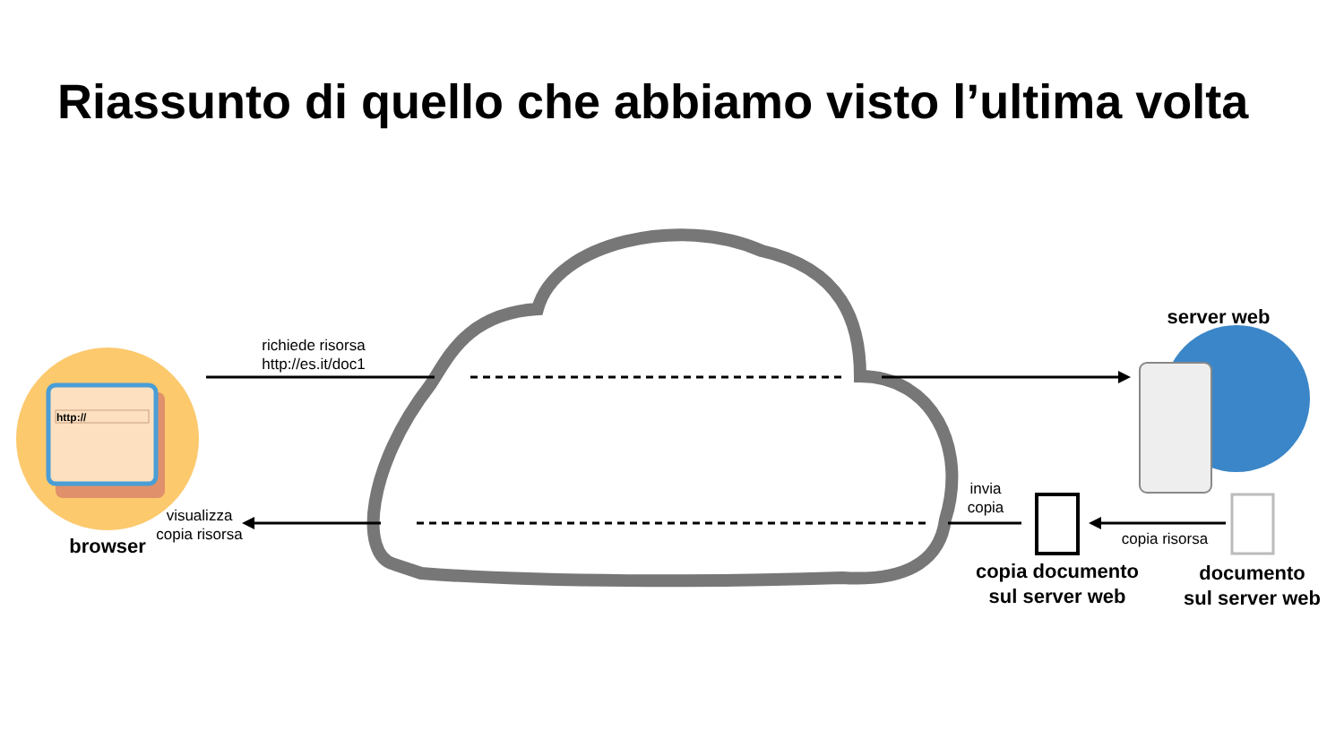Riassunto di quello che abbiamo visto l’ultima volta
richiede risorsa
http://es.it/doc1
visualizza
copia risorsa
browser
invia
copia
copia risorsa
server web
copia documento
sul server web
documento
sul server web
http://